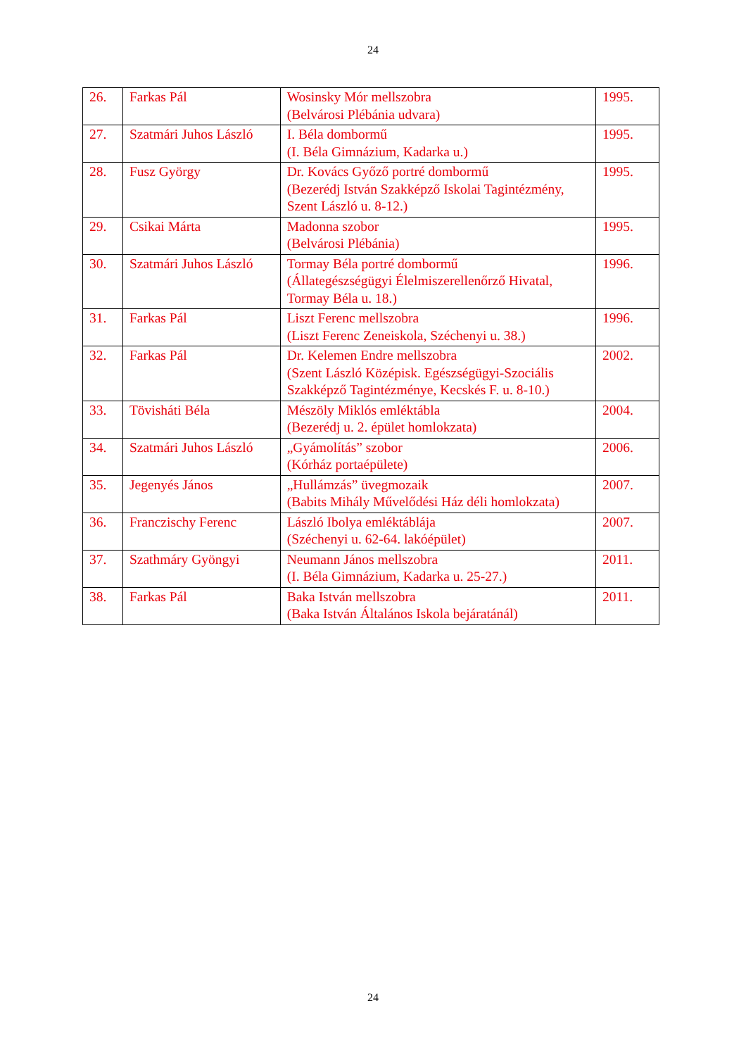24
| 26. | Farkas Pál | Wosinsky Mór mellszobra (Belvárosi Plébánia udvara) | 1995. |
| 27. | Szatmári Juhos László | I. Béla dombormű (I. Béla Gimnázium, Kadarka u.) | 1995. |
| 28. | Fusz György | Dr. Kovács Győző portré dombormű (Bezerédj István Szakképző Iskolai Tagintézmény, Szent László u. 8-12.) | 1995. |
| 29. | Csikai Márta | Madonna szobor (Belvárosi Plébánia) | 1995. |
| 30. | Szatmári Juhos László | Tormay Béla portré dombormű (Állategészségügyi Élelmiszerellenőrző Hivatal, Tormay Béla u. 18.) | 1996. |
| 31. | Farkas Pál | Liszt Ferenc mellszobra (Liszt Ferenc Zeneiskola, Széchenyi u. 38.) | 1996. |
| 32. | Farkas Pál | Dr. Kelemen Endre mellszobra (Szent László Középisk. Egészségügyi-Szociális Szakképző Tagintézménye, Kecskés F. u. 8-10.) | 2002. |
| 33. | Tövisháti Béla | Mészöly Miklós emléktábla (Bezerédj u. 2. épület homlokzata) | 2004. |
| 34. | Szatmári Juhos László | „Gyámolítás” szobor (Kórház portaépülete) | 2006. |
| 35. | Jegenyés János | „Hullámzás” üvegmozaik (Babits Mihály Művelődési Ház déli homlokzata) | 2007. |
| 36. | Franczischy Ferenc | László Ibolya emléktáblája (Széchenyi u. 62-64. lakóépület) | 2007. |
| 37. | Szathmáry Gyöngyi | Neumann János mellszobra (I. Béla Gimnázium, Kadarka u. 25-27.) | 2011. |
| 38. | Farkas Pál | Baka István mellszobra (Baka István Általános Iskola bejáratánál) | 2011. |
24